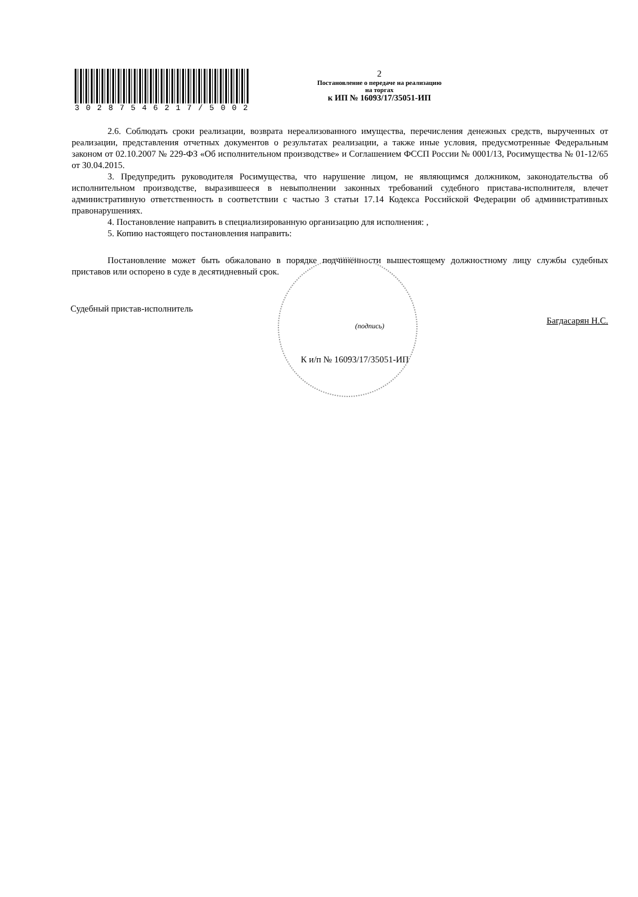30287546217/5002
2
Постановление о передаче на реализацию
на торгах
к ИП № 16093/17/35051-ИП
2.6. Соблюдать сроки реализации, возврата нереализованного имущества, перечисления денежных средств, вырученных от реализации, представления отчетных документов о результатах реализации, а также иные условия, предусмотренные Федеральным законом от 02.10.2007 № 229-ФЗ «Об исполнительном производстве» и Соглашением ФССП России № 0001/13, Росимущества № 01-12/65 от 30.04.2015.
3. Предупредить руководителя Росимущества, что нарушение лицом, не являющимся должником, законодательства об исполнительном производстве, выразившееся в невыполнении законных требований судебного пристава-исполнителя, влечет административную ответственность в соответствии с частью 3 статьи 17.14 Кодекса Российской Федерации об административных правонарушениях.
4. Постановление направить в специализированную организацию для исполнения: ,
5. Копию настоящего постановления направить:
Постановление может быть обжаловано в порядке подчиненности вышестоящему должностному лицу службы судебных приставов или оспорено в суде в десятидневный срок.
Судебный пристав-исполнитель (подпись) Багдасарян Н.С.
К и/п № 16093/17/35051-ИП